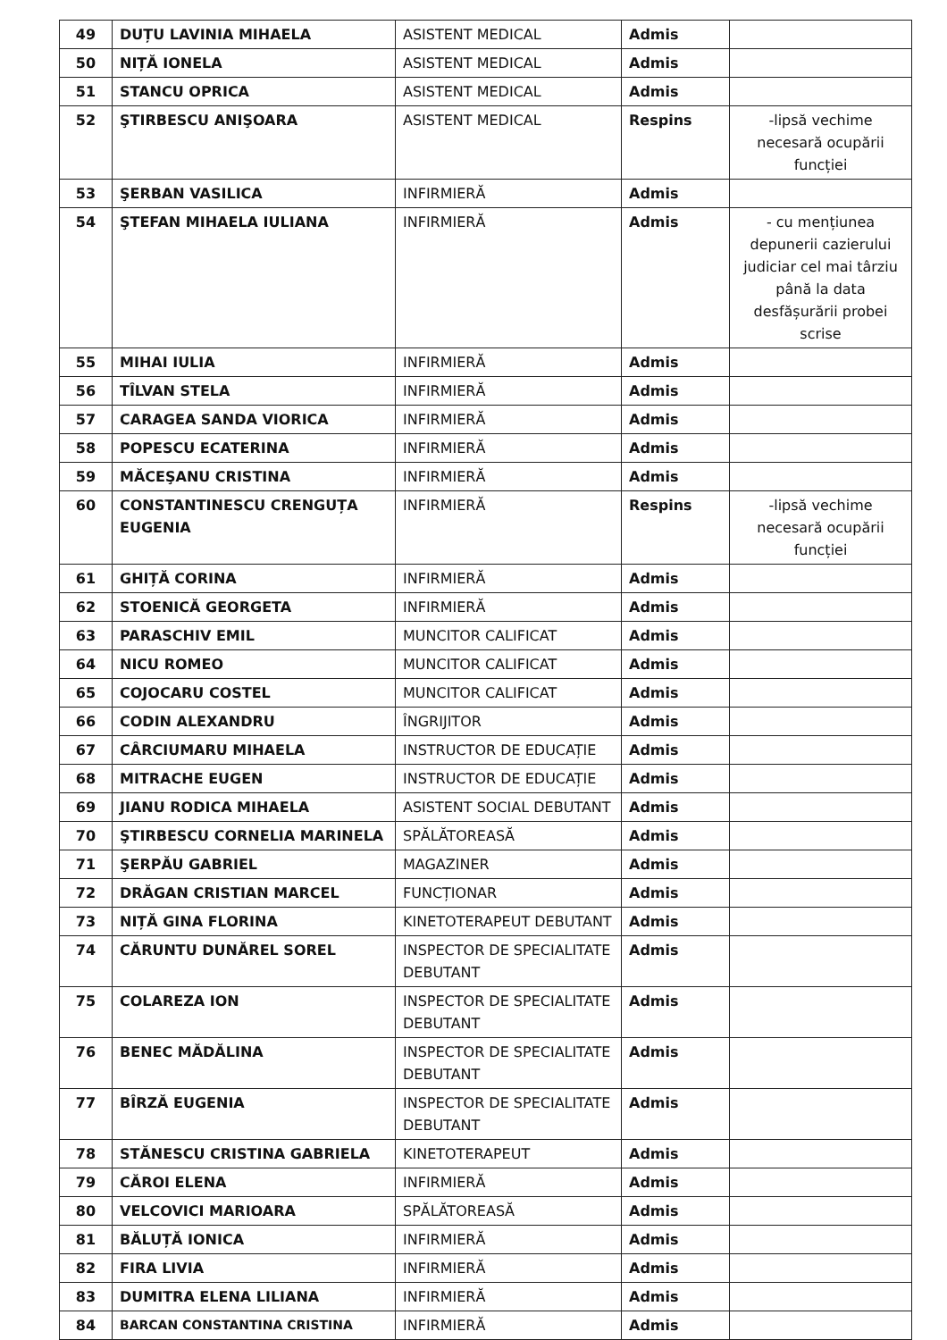| 49 | DUȚU LAVINIA MIHAELA | ASISTENT MEDICAL | Admis | |
| 50 | NIȚĂ IONELA | ASISTENT MEDICAL | Admis | |
| 51 | STANCU OPRICA | ASISTENT MEDICAL | Admis | |
| 52 | ŞTIRBESCU ANIŞOARA | ASISTENT MEDICAL | Respins | -lipsă vechime necesară ocupării funcției |
| 53 | ŞERBAN VASILICA | INFIRMIERĂ | Admis | |
| 54 | ŞTEFAN MIHAELA IULIANA | INFIRMIERĂ | Admis | - cu mențiunea depunerii cazierului judiciar cel mai târziu până la data desfășurării probei scrise |
| 55 | MIHAI IULIA | INFIRMIERĂ | Admis | |
| 56 | TÎLVAN STELA | INFIRMIERĂ | Admis | |
| 57 | CARAGEA SANDA VIORICA | INFIRMIERĂ | Admis | |
| 58 | POPESCU ECATERINA | INFIRMIERĂ | Admis | |
| 59 | MĂCEŞANU CRISTINA | INFIRMIERĂ | Admis | |
| 60 | CONSTANTINESCU CRENGUȚA EUGENIA | INFIRMIERĂ | Respins | -lipsă vechime necesară ocupării funcției |
| 61 | GHIȚĂ CORINA | INFIRMIERĂ | Admis | |
| 62 | STOENICĂ GEORGETA | INFIRMIERĂ | Admis | |
| 63 | PARASCHIV EMIL | MUNCITOR CALIFICAT | Admis | |
| 64 | NICU ROMEO | MUNCITOR CALIFICAT | Admis | |
| 65 | COJOCARU COSTEL | MUNCITOR CALIFICAT | Admis | |
| 66 | CODIN ALEXANDRU | ÎNGRIJITOR | Admis | |
| 67 | CÂRCIUMARU MIHAELA | INSTRUCTOR DE EDUCAȚIE | Admis | |
| 68 | MITRACHE EUGEN | INSTRUCTOR DE EDUCAȚIE | Admis | |
| 69 | JIANU RODICA MIHAELA | ASISTENT SOCIAL DEBUTANT | Admis | |
| 70 | ŞTIRBESCU CORNELIA MARINELA | SPĂLĂTOREASĂ | Admis | |
| 71 | ŞERPĂU GABRIEL | MAGAZINER | Admis | |
| 72 | DRĂGAN CRISTIAN MARCEL | FUNCȚIONAR | Admis | |
| 73 | NIȚĂ GINA FLORINA | KINETOTERAPEUT DEBUTANT | Admis | |
| 74 | CĂRUNTU DUNĂREL SOREL | INSPECTOR DE SPECIALITATE DEBUTANT | Admis | |
| 75 | COLAREZA ION | INSPECTOR DE SPECIALITATE DEBUTANT | Admis | |
| 76 | BENEC MĂDĂLINA | INSPECTOR DE SPECIALITATE DEBUTANT | Admis | |
| 77 | BÎRZĂ EUGENIA | INSPECTOR DE SPECIALITATE DEBUTANT | Admis | |
| 78 | STĂNESCU CRISTINA GABRIELA | KINETOTERAPEUT | Admis | |
| 79 | CĂROI ELENA | INFIRMIERĂ | Admis | |
| 80 | VELCOVICI MARIOARA | SPĂLĂTOREASĂ | Admis | |
| 81 | BĂLUȚĂ IONICA | INFIRMIERĂ | Admis | |
| 82 | FIRA LIVIA | INFIRMIERĂ | Admis | |
| 83 | DUMITRA ELENA LILIANA | INFIRMIERĂ | Admis | |
| 84 | BARCAN CONSTANTINA CRISTINA | INFIRMIERĂ | Admis | |